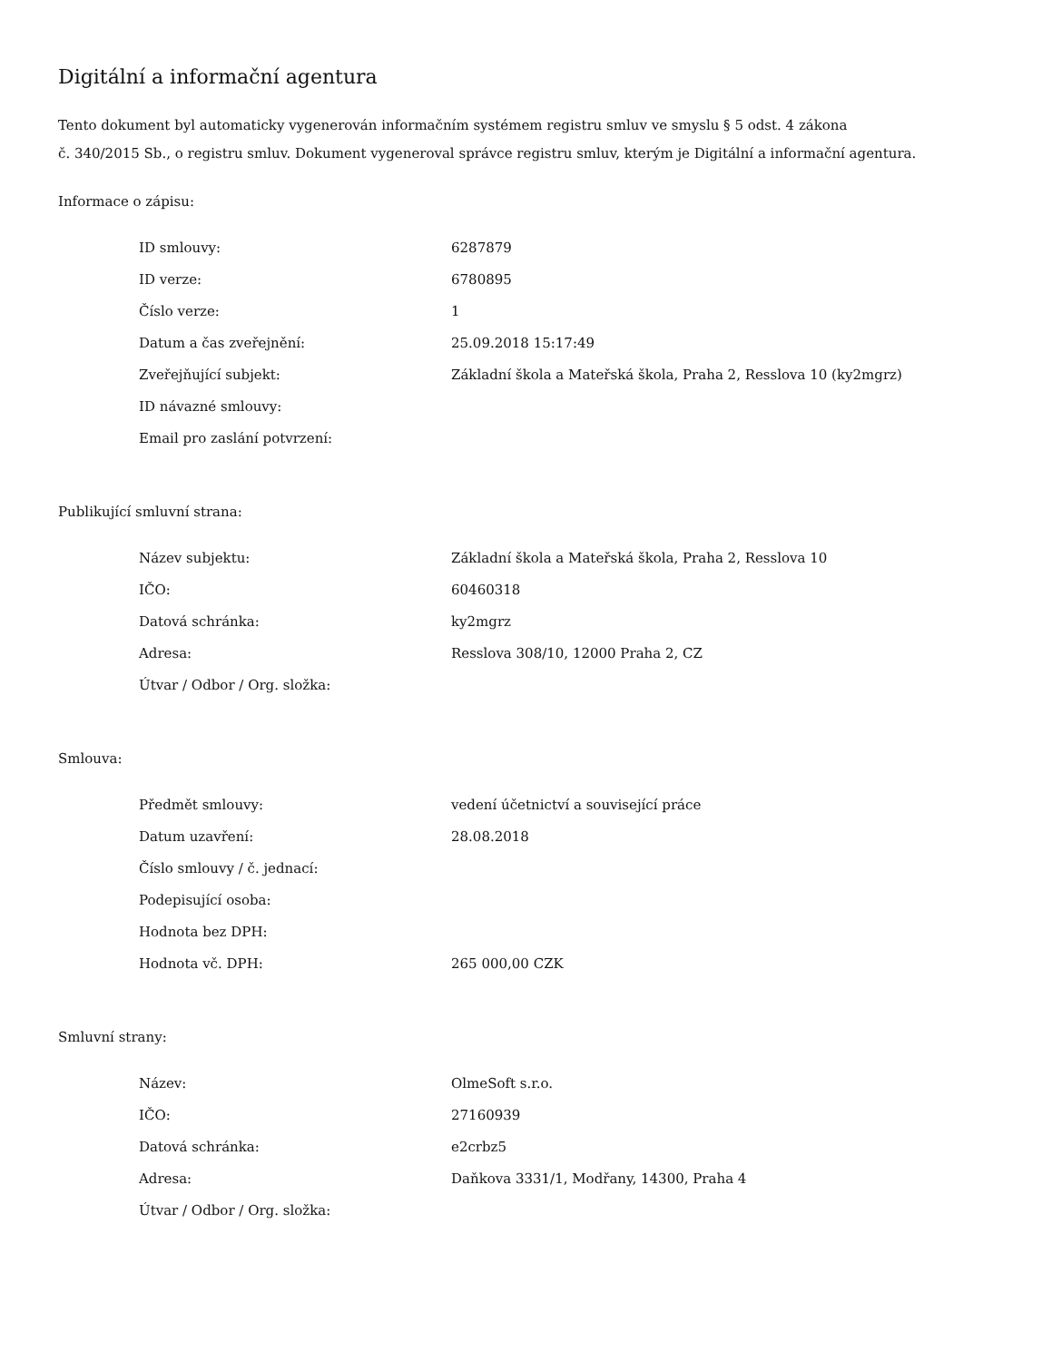Digitální a informační agentura
Tento dokument byl automaticky vygenerován informačním systémem registru smluv ve smyslu § 5 odst. 4 zákona
č. 340/2015 Sb., o registru smluv. Dokument vygeneroval správce registru smluv, kterým je Digitální a informační agentura.
Informace o zápisu:
| ID smlouvy: | 6287879 |
| ID verze: | 6780895 |
| Číslo verze: | 1 |
| Datum a čas zveřejnění: | 25.09.2018 15:17:49 |
| Zveřejňující subjekt: | Základní škola a Mateřská škola, Praha 2, Resslova 10 (ky2mgrz) |
| ID návazné smlouvy: | |
| Email pro zaslání potvrzení: | |
Publikující smluvní strana:
| Název subjektu: | Základní škola a Mateřská škola, Praha 2, Resslova 10 |
| IČO: | 60460318 |
| Datová schránka: | ky2mgrz |
| Adresa: | Resslova 308/10, 12000 Praha 2, CZ |
| Útvar / Odbor / Org. složka: | |
Smlouva:
| Předmět smlouvy: | vedení účetnictví a související práce |
| Datum uzavření: | 28.08.2018 |
| Číslo smlouvy / č. jednací: | |
| Podepisující osoba: | |
| Hodnota bez DPH: | |
| Hodnota vč. DPH: | 265 000,00 CZK |
Smluvní strany:
| Název: | OlmeSoft s.r.o. |
| IČO: | 27160939 |
| Datová schránka: | e2crbz5 |
| Adresa: | Daňkova 3331/1, Modřany, 14300, Praha 4 |
| Útvar / Odbor / Org. složka: | |